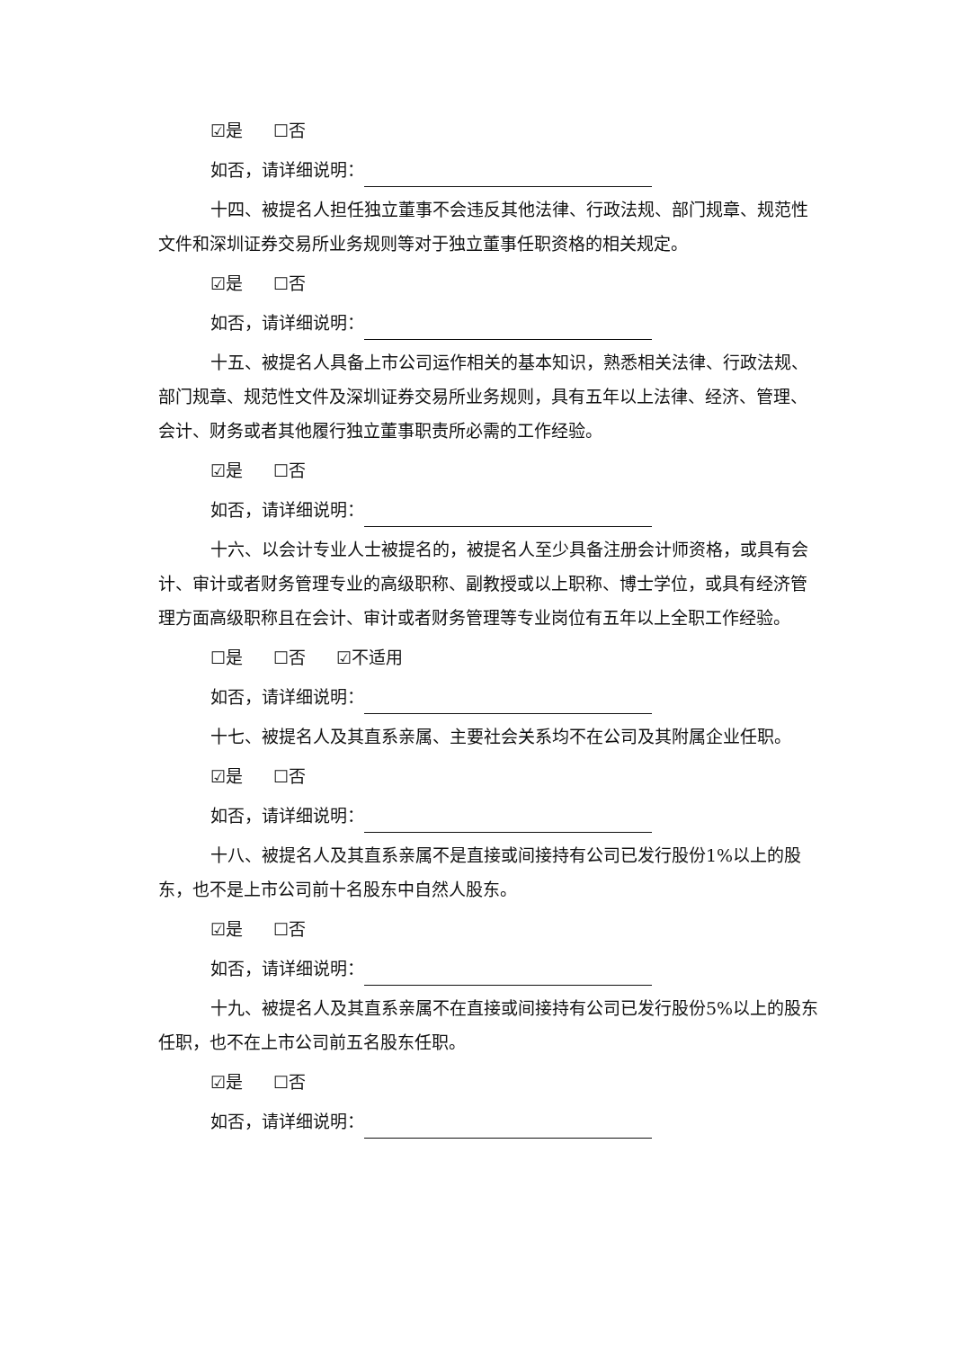☑是 ☐否
如否，请详细说明：
十四、被提名人担任独立董事不会违反其他法律、行政法规、部门规章、规范性文件和深圳证券交易所业务规则等对于独立董事任职资格的相关规定。
☑是 ☐否
如否，请详细说明：
十五、被提名人具备上市公司运作相关的基本知识，熟悉相关法律、行政法规、部门规章、规范性文件及深圳证券交易所业务规则，具有五年以上法律、经济、管理、会计、财务或者其他履行独立董事职责所必需的工作经验。
☑是 ☐否
如否，请详细说明：
十六、以会计专业人士被提名的，被提名人至少具备注册会计师资格，或具有会计、审计或者财务管理专业的高级职称、副教授或以上职称、博士学位，或具有经济管理方面高级职称且在会计、审计或者财务管理等专业岗位有五年以上全职工作经验。
☐是 ☐否 ☑不适用
如否，请详细说明：
十七、被提名人及其直系亲属、主要社会关系均不在公司及其附属企业任职。
☑是 ☐否
如否，请详细说明：
十八、被提名人及其直系亲属不是直接或间接持有公司已发行股份1%以上的股东，也不是上市公司前十名股东中自然人股东。
☑是 ☐否
如否，请详细说明：
十九、被提名人及其直系亲属不在直接或间接持有公司已发行股份5%以上的股东任职，也不在上市公司前五名股东任职。
☑是 ☐否
如否，请详细说明：